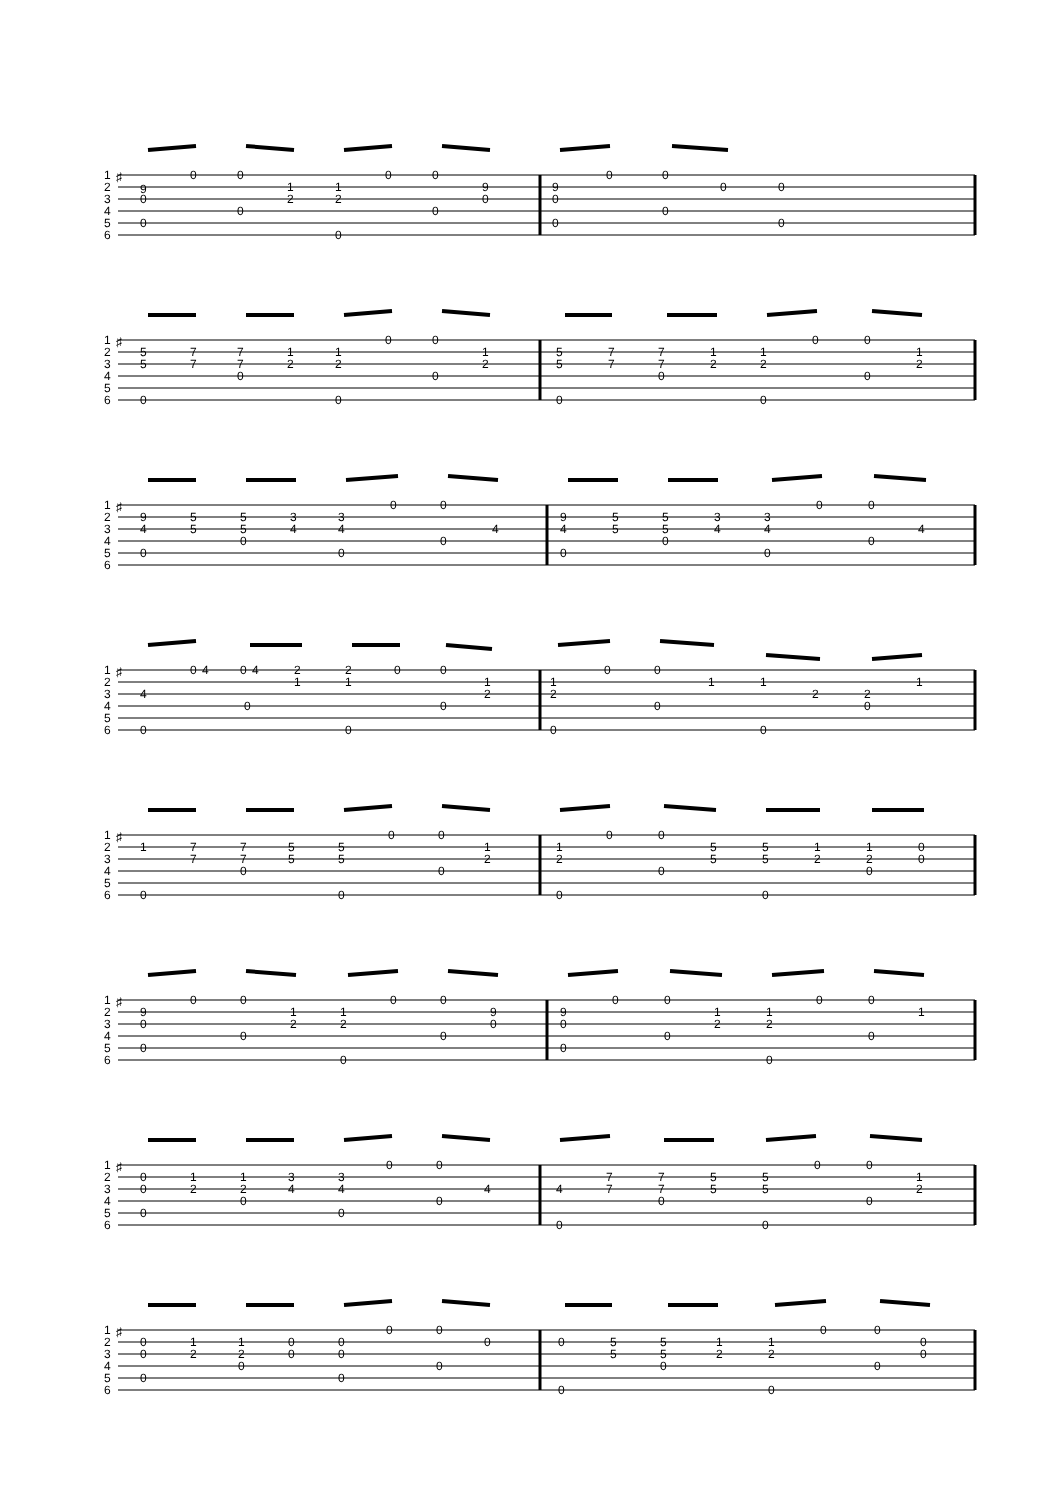1
2
3
4
5
6
♯
9
0
0
0
0
0
1
2
1
2
0
0
0
0
9
0
9
0
0
0
0
0
0
0
0
1
2
3
4
5
6
♯
5
5
0
7
7
7
7
0
1
2
1
2
0
0
0
0
1
2
5
5
0
7
7
7
7
0
1
2
1
2
0
0
0
0
1
2
1
2
3
4
5
6
♯
9
4
0
5
5
5
5
0
3
4
3
4
0
0
0
0
4
9
4
0
5
5
5
5
0
3
4
3
4
0
0
0
0
4
1
2
3
4
5
6
♯
4
0
0
4
0
4
0
2
1
2
1
0
0
0
0
1
2
1
2
0
0
0
0
1
1
0
2
2
0
1
1
2
3
4
5
6
♯
1
0
7
7
7
7
0
5
5
5
5
0
0
0
0
1
2
1
2
0
0
0
0
5
5
5
5
0
1
2
1
2
0
0
0
1
2
3
4
5
6
♯
9
0
0
0
0
0
1
2
1
2
0
0
0
0
9
0
9
0
0
0
0
0
1
2
1
2
0
0
0
0
1
1
2
3
4
5
6
♯
0
0
0
1
2
1
2
0
3
4
3
4
0
0
0
0
4
4
0
7
7
7
7
0
5
5
5
5
0
0
0
0
1
2
1
2
3
4
5
6
♯
0
0
0
1
2
1
2
0
0
0
0
0
0
0
0
0
0
0
0
5
5
5
5
0
1
2
1
2
0
0
0
0
0
0